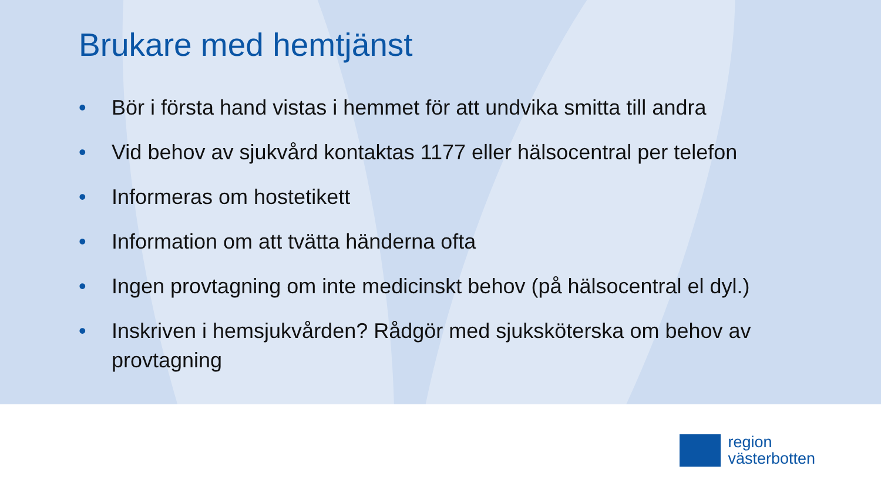Brukare med hemtjänst
• Bör i första hand vistas i hemmet för att undvika smitta till andra
• Vid behov av sjukvård kontaktas 1177 eller hälsocentral per telefon
• Informeras om hostetikett
• Information om att tvätta händerna ofta
• Ingen provtagning om inte medicinskt behov (på hälsocentral el dyl.)
• Inskriven i hemsjukvården? Rådgör med sjuksköterska om behov av provtagning
region
västerbotten